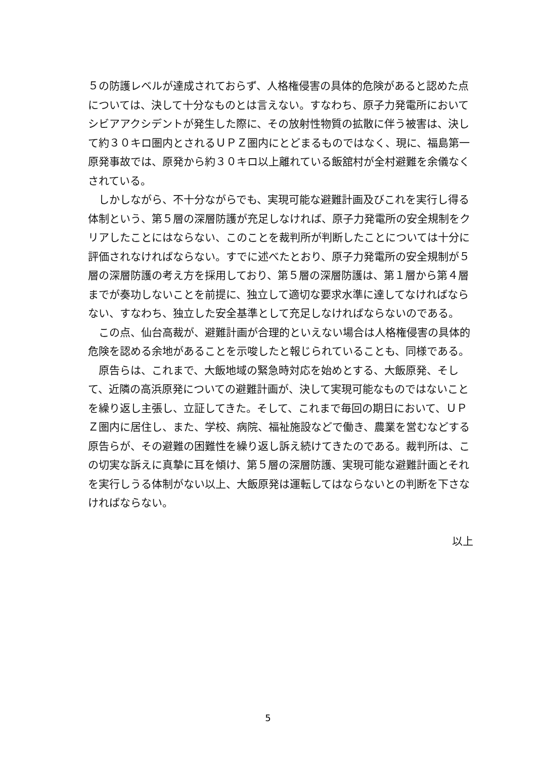５の防護レベルが達成されておらず、人格権侵害の具体的危険があると認めた点については、決して十分なものとは言えない。すなわち、原子力発電所においてシビアアクシデントが発生した際に、その放射性物質の拡散に伴う被害は、決して約３０キロ圏内とされるＵＰＺ圏内にとどまるものではなく、現に、福島第一原発事故では、原発から約３０キロ以上離れている飯舘村が全村避難を余儀なくされている。
しかしながら、不十分ながらでも、実現可能な避難計画及びこれを実行し得る体制という、第５層の深層防護が充足しなければ、原子力発電所の安全規制をクリアしたことにはならない、このことを裁判所が判断したことについては十分に評価されなければならない。すでに述べたとおり、原子力発電所の安全規制が５層の深層防護の考え方を採用しており、第５層の深層防護は、第１層から第４層までが奏功しないことを前提に、独立して適切な要求水準に達してなければならない、すなわち、独立した安全基準として充足しなければならないのである。
この点、仙台高裁が、避難計画が合理的といえない場合は人格権侵害の具体的危険を認める余地があることを示唆したと報じられていることも、同様である。
原告らは、これまで、大飯地域の緊急時対応を始めとする、大飯原発、そして、近隣の高浜原発についての避難計画が、決して実現可能なものではないことを繰り返し主張し、立証してきた。そして、これまで毎回の期日において、ＵＰＺ圏内に居住し、また、学校、病院、福祉施設などで働き、農業を営むなどする原告らが、その避難の困難性を繰り返し訴え続けてきたのである。裁判所は、この切実な訴えに真摯に耳を傾け、第５層の深層防護、実現可能な避難計画とそれを実行しうる体制がない以上、大飯原発は運転してはならないとの判断を下さなければならない。
以上
5